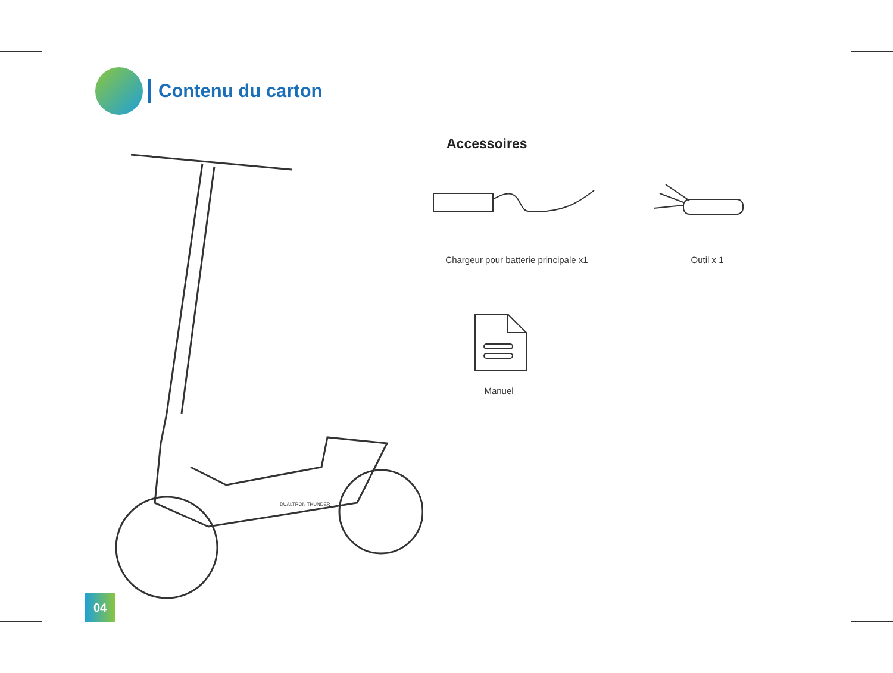Contenu du carton
DUALTRON THUNDER
Accessoires
Chargeur pour batterie principale x1
Outil x 1
Manuel
04